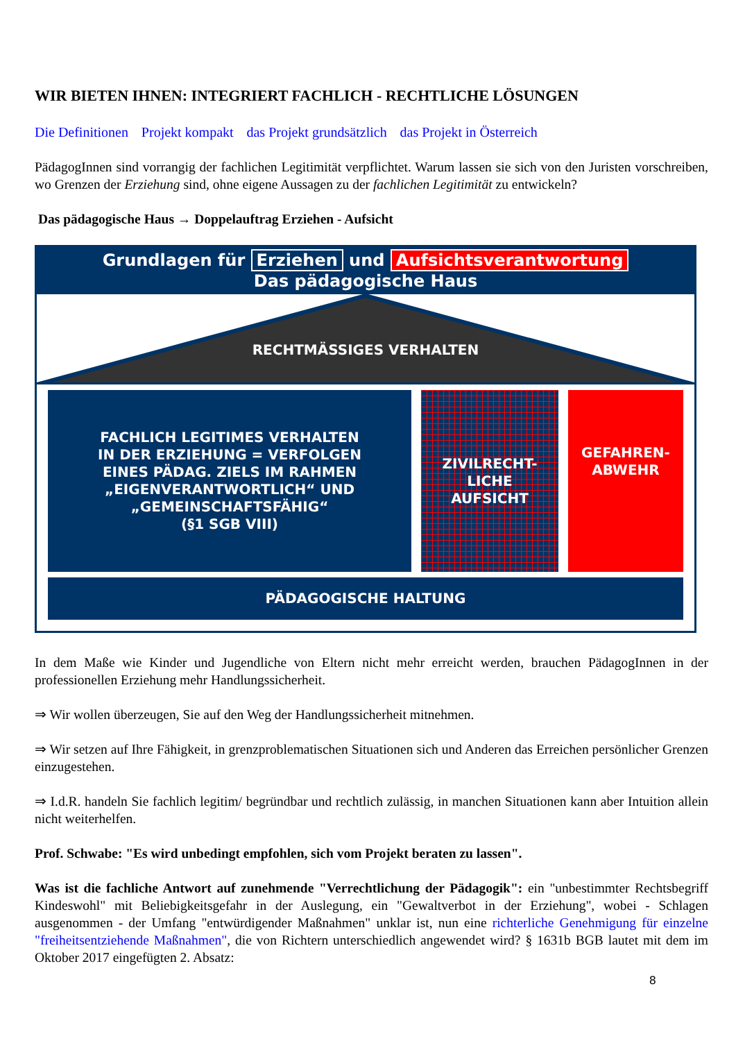WIR BIETEN IHNEN: INTEGRIERT FACHLICH - RECHTLICHE LÖSUNGEN
Die Definitionen Projekt kompakt das Projekt grundsätzlich das Projekt in Österreich
PädagogInnen sind vorrangig der fachlichen Legitimität verpflichtet. Warum lassen sie sich von den Juristen vorschreiben, wo Grenzen der Erziehung sind, ohne eigene Aussagen zu der fachlichen Legitimität zu entwickeln?
Das pädagogische Haus → Doppelauftrag Erziehen - Aufsicht
Grundlagen für Erziehen und Aufsichtsverantwortung
Das pädagogische Haus
RECHTMÄSSIGES VERHALTEN
FACHLICH LEGITIMES VERHALTEN
IN DER ERZIEHUNG = VERFOLGEN
EINES PÄDAG. ZIELS IM RAHMEN
„EIGENVERANTWORTLICH“ UND
„GEMEINSCHAFTSFÄHIG“
(§1 SGB VIII)
ZIVILRECHT-
LICHE
AUFSICHT
GEFAHREN-
ABWEHR
PÄDAGOGISCHE HALTUNG
In dem Maße wie Kinder und Jugendliche von Eltern nicht mehr erreicht werden, brauchen PädagogInnen in der professionellen Erziehung mehr Handlungssicherheit.
⇒ Wir wollen überzeugen, Sie auf den Weg der Handlungssicherheit mitnehmen.
⇒ Wir setzen auf Ihre Fähigkeit, in grenzproblematischen Situationen sich und Anderen das Erreichen persönlicher Grenzen einzugestehen.
⇒ I.d.R. handeln Sie fachlich legitim/ begründbar und rechtlich zulässig, in manchen Situationen kann aber Intuition allein nicht weiterhelfen.
Prof. Schwabe: "Es wird unbedingt empfohlen, sich vom Projekt beraten zu lassen".
Was ist die fachliche Antwort auf zunehmende "Verrechtlichung der Pädagogik": ein "unbestimmter Rechtsbegriff Kindeswohl" mit Beliebigkeitsgefahr in der Auslegung, ein "Gewaltverbot in der Erziehung", wobei - Schlagen ausgenommen - der Umfang "entwürdigender Maßnahmen" unklar ist, nun eine richterliche Genehmigung für einzelne "freiheitsentziehende Maßnahmen", die von Richtern unterschiedlich angewendet wird? § 1631b BGB lautet mit dem im Oktober 2017 eingefügten 2. Absatz:
8